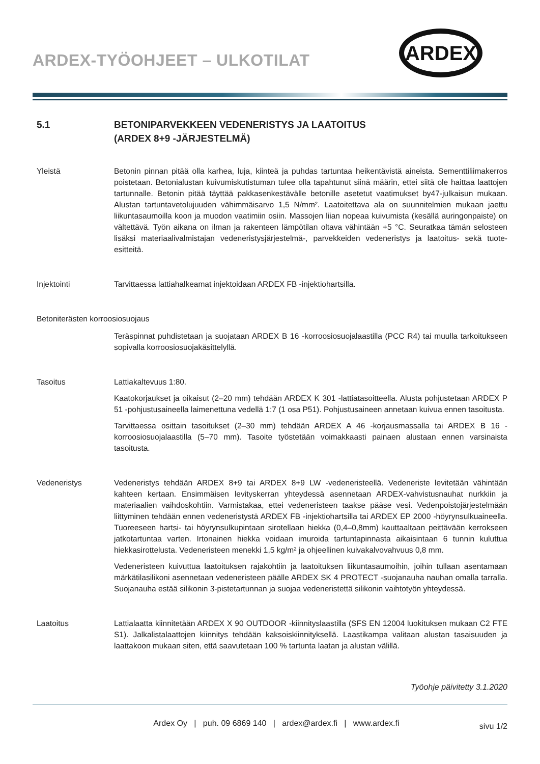ARDEX-TYÖOHJEET – ULKOTILAT
ARDEX
5.1 BETONIPARVEKKEEN VEDENERISTYS JA LAATOITUS
(ARDEX 8+9 -JÄRJESTELMÄ)
Yleistä Betonin pinnan pitää olla karhea, luja, kiinteä ja puhdas tartuntaa heikentävistä aineista. Sementtiliimakerros poistetaan. Betonialustan kuivumiskutistuman tulee olla tapahtunut siinä määrin, ettei siitä ole haittaa laattojen tartunnalle. Betonin pitää täyttää pakkasenkestävälle betonille asetetut vaatimukset by47-julkaisun mukaan. Alustan tartuntavetolujuuden vähimmäisarvo 1,5 N/mm². Laatoitettava ala on suunnitelmien mukaan jaettu liikuntasaumoilla koon ja muodon vaatimiin osiin. Massojen liian nopeaa kuivumista (kesällä auringonpaiste) on vältettävä. Työn aikana on ilman ja rakenteen lämpötilan oltava vähintään +5 °C. Seuratkaa tämän selosteen lisäksi materiaalivalmistajan vedeneristysjärjestelmä-, parvekkeiden vedeneristys ja laatoitus- sekä tuote-esitteitä.
Injektointi Tarvittaessa lattiahalkeamat injektoidaan ARDEX FB -injektiohartsilla.
Betoniterästen korroosiosuojaus
Teräspinnat puhdistetaan ja suojataan ARDEX B 16 -korroosiosuojalaastilla (PCC R4) tai muulla tarkoitukseen sopivalla korroosiosuojakäsittelyllä.
Tasoitus Lattiakaltevuus 1:80.
Kaatokorjaukset ja oikaisut (2–20 mm) tehdään ARDEX K 301 -lattiatasoitteella. Alusta pohjustetaan ARDEX P 51 -pohjustusaineella laimenettuna vedellä 1:7 (1 osa P51). Pohjustusaineen annetaan kuivua ennen tasoitusta.
Tarvittaessa osittain tasoitukset (2–30 mm) tehdään ARDEX A 46 -korjausmassalla tai ARDEX B 16 -korroosiosuojalaastilla (5–70 mm). Tasoite työstetään voimakkaasti painaen alustaan ennen varsinaista tasoitusta.
Vedeneristys Vedeneristys tehdään ARDEX 8+9 tai ARDEX 8+9 LW -vedeneristeellä. Vedeneriste levitetään vähintään kahteen kertaan. Ensimmäisen levityskerran yhteydessä asennetaan ARDEX-vahvistusnauhat nurkkiin ja materiaalien vaihdoskohtiin. Varmistakaa, ettei vedeneristeen taakse pääse vesi. Vedenpoistojärjestelmään liittyminen tehdään ennen vedeneristystä ARDEX FB -injektiohartsilla tai ARDEX EP 2000 -höyrynsulkuaineella. Tuoreeseen hartsi- tai höyrynsulkupintaan sirotellaan hiekka (0,4–0,8mm) kauttaaltaan peittävään kerrokseen jatkotartuntaa varten. Irtonainen hiekka voidaan imuroida tartuntapinnasta aikaisintaan 6 tunnin kuluttua hiekkasirottelusta. Vedeneristeen menekki 1,5 kg/m² ja ohjeellinen kuivakalvovahvuus 0,8 mm.
Vedeneristeen kuivuttua laatoituksen rajakohtiin ja laatoituksen liikuntasaumoihin, joihin tullaan asentamaan märkätilasilikoni asennetaan vedeneristeen päälle ARDEX SK 4 PROTECT -suojanauha nauhan omalla tarralla. Suojanauha estää silikonin 3-pistetartunnan ja suojaa vedeneristettä silikonin vaihtotyön yhteydessä.
Laatoitus Lattialaatta kiinnitetään ARDEX X 90 OUTDOOR -kiinnityslaastilla (SFS EN 12004 luokituksen mukaan C2 FTE S1). Jalkalistalaattojen kiinnitys tehdään kaksoiskiinnityksellä. Laastikampa valitaan alustan tasaisuuden ja laattakoon mukaan siten, että saavutetaan 100 % tartunta laatan ja alustan välillä.
Työohje päivitetty 3.1.2020
Ardex Oy | puh. 09 6869 140 | ardex@ardex.fi | www.ardex.fi
sivu 1/2